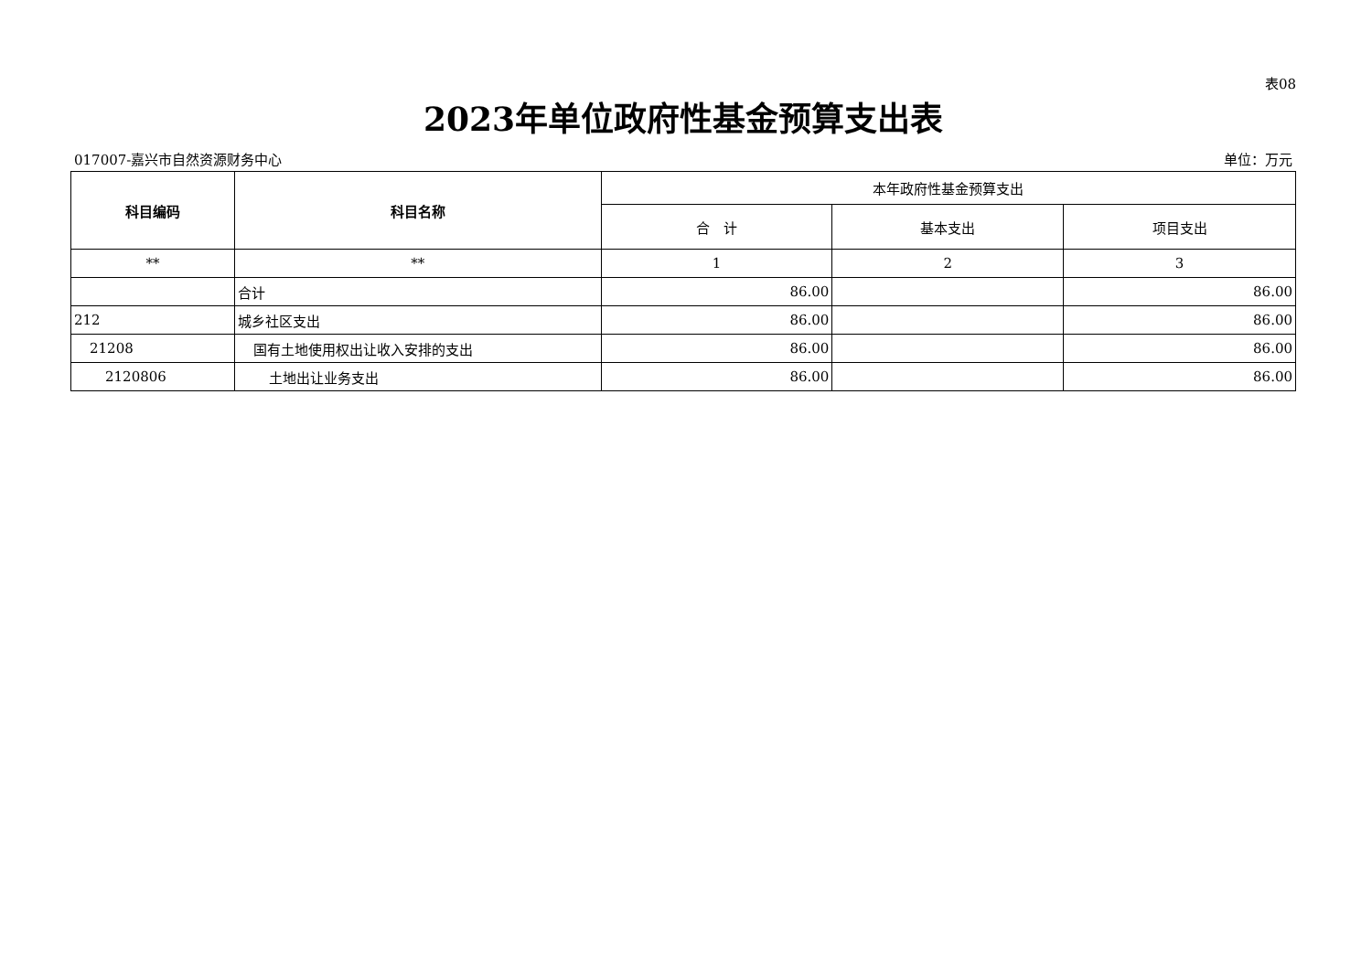表08
2023年单位政府性基金预算支出表
017007-嘉兴市自然资源财务中心 单位：万元
| 科目编码 | 科目名称 | 本年政府性基金预算支出 | | |
| --- | --- | --- | --- | --- |
| | | 合 计 | 基本支出 | 项目支出 |
| ** | ** | 1 | 2 | 3 |
| | 合计 | 86.00 | | 86.00 |
| 212 | 城乡社区支出 | 86.00 | | 86.00 |
| 21208 | 国有土地使用权出让收入安排的支出 | 86.00 | | 86.00 |
| 2120806 | 土地出让业务支出 | 86.00 | | 86.00 |